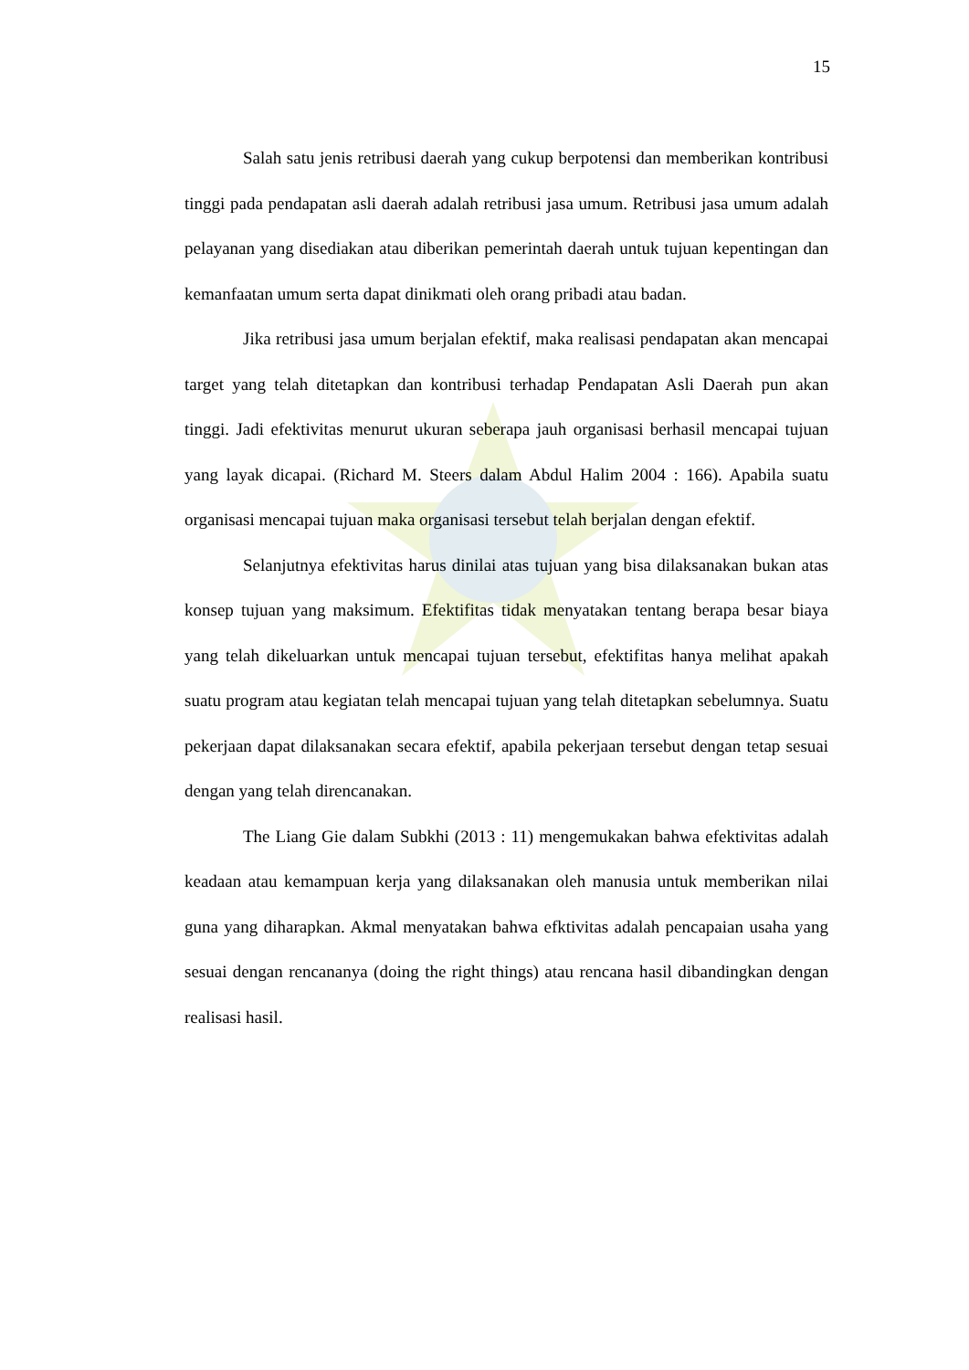15
Salah satu jenis retribusi daerah yang cukup berpotensi dan memberikan kontribusi tinggi pada pendapatan asli daerah adalah retribusi jasa umum. Retribusi jasa umum adalah pelayanan yang disediakan atau diberikan pemerintah daerah untuk tujuan kepentingan dan kemanfaatan umum serta dapat dinikmati oleh orang pribadi atau badan.
Jika retribusi jasa umum berjalan efektif, maka realisasi pendapatan akan mencapai target yang telah ditetapkan dan kontribusi terhadap Pendapatan Asli Daerah pun akan tinggi. Jadi efektivitas menurut ukuran seberapa jauh organisasi berhasil mencapai tujuan yang layak dicapai. (Richard M. Steers dalam Abdul Halim 2004 : 166). Apabila suatu organisasi mencapai tujuan maka organisasi tersebut telah berjalan dengan efektif.
Selanjutnya efektivitas harus dinilai atas tujuan yang bisa dilaksanakan bukan atas konsep tujuan yang maksimum. Efektifitas tidak menyatakan tentang berapa besar biaya yang telah dikeluarkan untuk mencapai tujuan tersebut, efektifitas hanya melihat apakah suatu program atau kegiatan telah mencapai tujuan yang telah ditetapkan sebelumnya. Suatu pekerjaan dapat dilaksanakan secara efektif, apabila pekerjaan tersebut dengan tetap sesuai dengan yang telah direncanakan.
The Liang Gie dalam Subkhi (2013 : 11) mengemukakan bahwa efektivitas adalah keadaan atau kemampuan kerja yang dilaksanakan oleh manusia untuk memberikan nilai guna yang diharapkan. Akmal menyatakan bahwa efktivitas adalah pencapaian usaha yang sesuai dengan rencananya (doing the right things) atau rencana hasil dibandingkan dengan realisasi hasil.